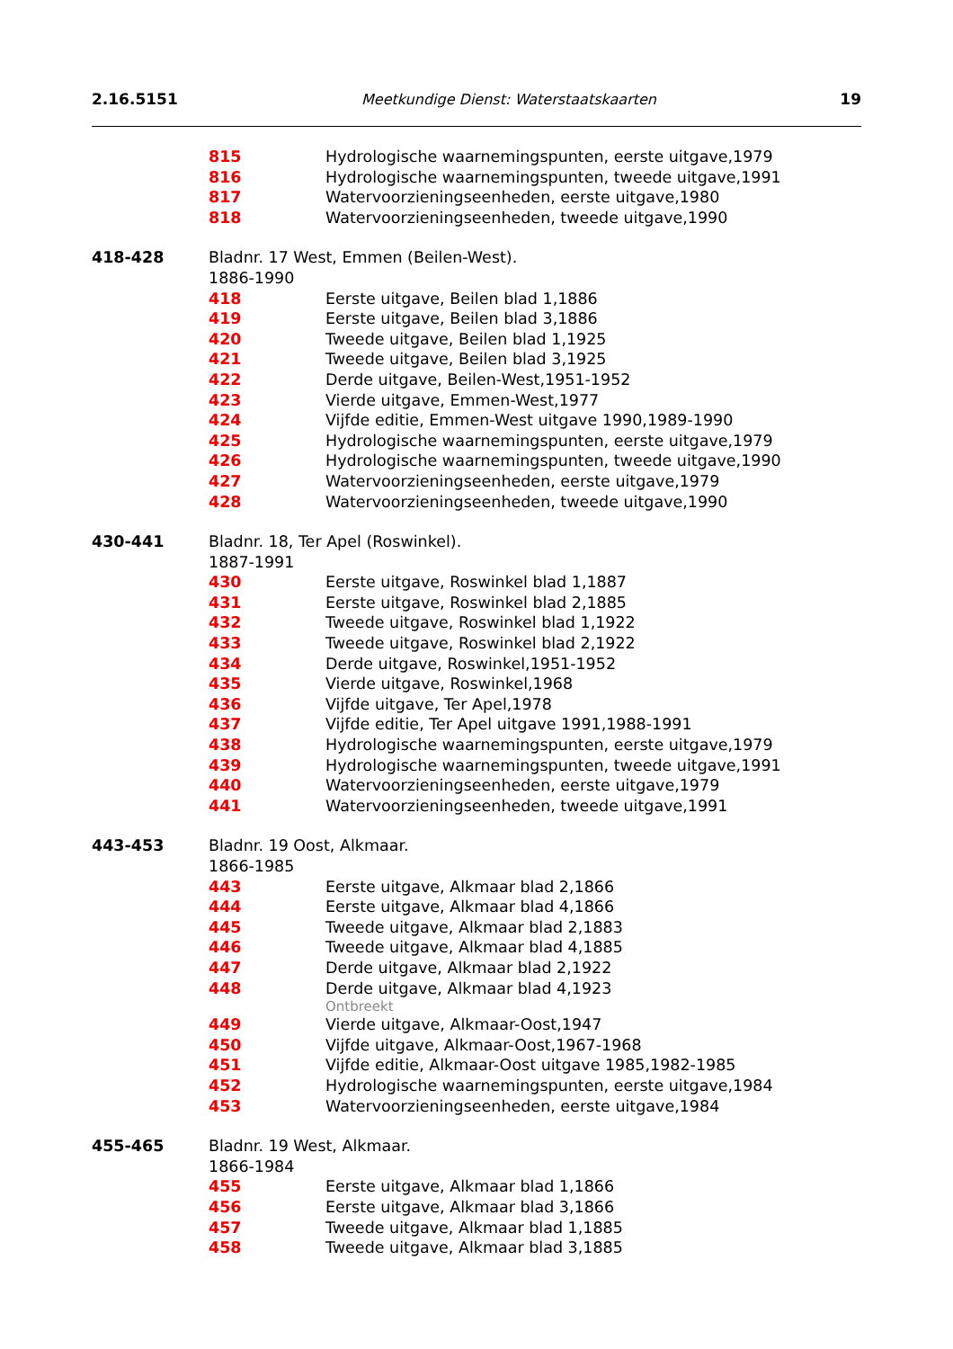2.16.5151 Meetkundige Dienst: Waterstaatskaarten 19
815 Hydrologische waarnemingspunten, eerste uitgave,1979
816 Hydrologische waarnemingspunten, tweede uitgave,1991
817 Watervoorzieningseenheden, eerste uitgave,1980
818 Watervoorzieningseenheden, tweede uitgave,1990
418-428 Bladnr. 17 West, Emmen (Beilen-West).
1886-1990
418 Eerste uitgave, Beilen blad 1,1886
419 Eerste uitgave, Beilen blad 3,1886
420 Tweede uitgave, Beilen blad 1,1925
421 Tweede uitgave, Beilen blad 3,1925
422 Derde uitgave, Beilen-West,1951-1952
423 Vierde uitgave, Emmen-West,1977
424 Vijfde editie, Emmen-West uitgave 1990,1989-1990
425 Hydrologische waarnemingspunten, eerste uitgave,1979
426 Hydrologische waarnemingspunten, tweede uitgave,1990
427 Watervoorzieningseenheden, eerste uitgave,1979
428 Watervoorzieningseenheden, tweede uitgave,1990
430-441 Bladnr. 18, Ter Apel (Roswinkel).
1887-1991
430 Eerste uitgave, Roswinkel blad 1,1887
431 Eerste uitgave, Roswinkel blad 2,1885
432 Tweede uitgave, Roswinkel blad 1,1922
433 Tweede uitgave, Roswinkel blad 2,1922
434 Derde uitgave, Roswinkel,1951-1952
435 Vierde uitgave, Roswinkel,1968
436 Vijfde uitgave, Ter Apel,1978
437 Vijfde editie, Ter Apel uitgave 1991,1988-1991
438 Hydrologische waarnemingspunten, eerste uitgave,1979
439 Hydrologische waarnemingspunten, tweede uitgave,1991
440 Watervoorzieningseenheden, eerste uitgave,1979
441 Watervoorzieningseenheden, tweede uitgave,1991
443-453 Bladnr. 19 Oost, Alkmaar.
1866-1985
443 Eerste uitgave, Alkmaar blad 2,1866
444 Eerste uitgave, Alkmaar blad 4,1866
445 Tweede uitgave, Alkmaar blad 2,1883
446 Tweede uitgave, Alkmaar blad 4,1885
447 Derde uitgave, Alkmaar blad 2,1922
448 Derde uitgave, Alkmaar blad 4,1923
Ontbreekt
449 Vierde uitgave, Alkmaar-Oost,1947
450 Vijfde uitgave, Alkmaar-Oost,1967-1968
451 Vijfde editie, Alkmaar-Oost uitgave 1985,1982-1985
452 Hydrologische waarnemingspunten, eerste uitgave,1984
453 Watervoorzieningseenheden, eerste uitgave,1984
455-465 Bladnr. 19 West, Alkmaar.
1866-1984
455 Eerste uitgave, Alkmaar blad 1,1866
456 Eerste uitgave, Alkmaar blad 3,1866
457 Tweede uitgave, Alkmaar blad 1,1885
458 Tweede uitgave, Alkmaar blad 3,1885